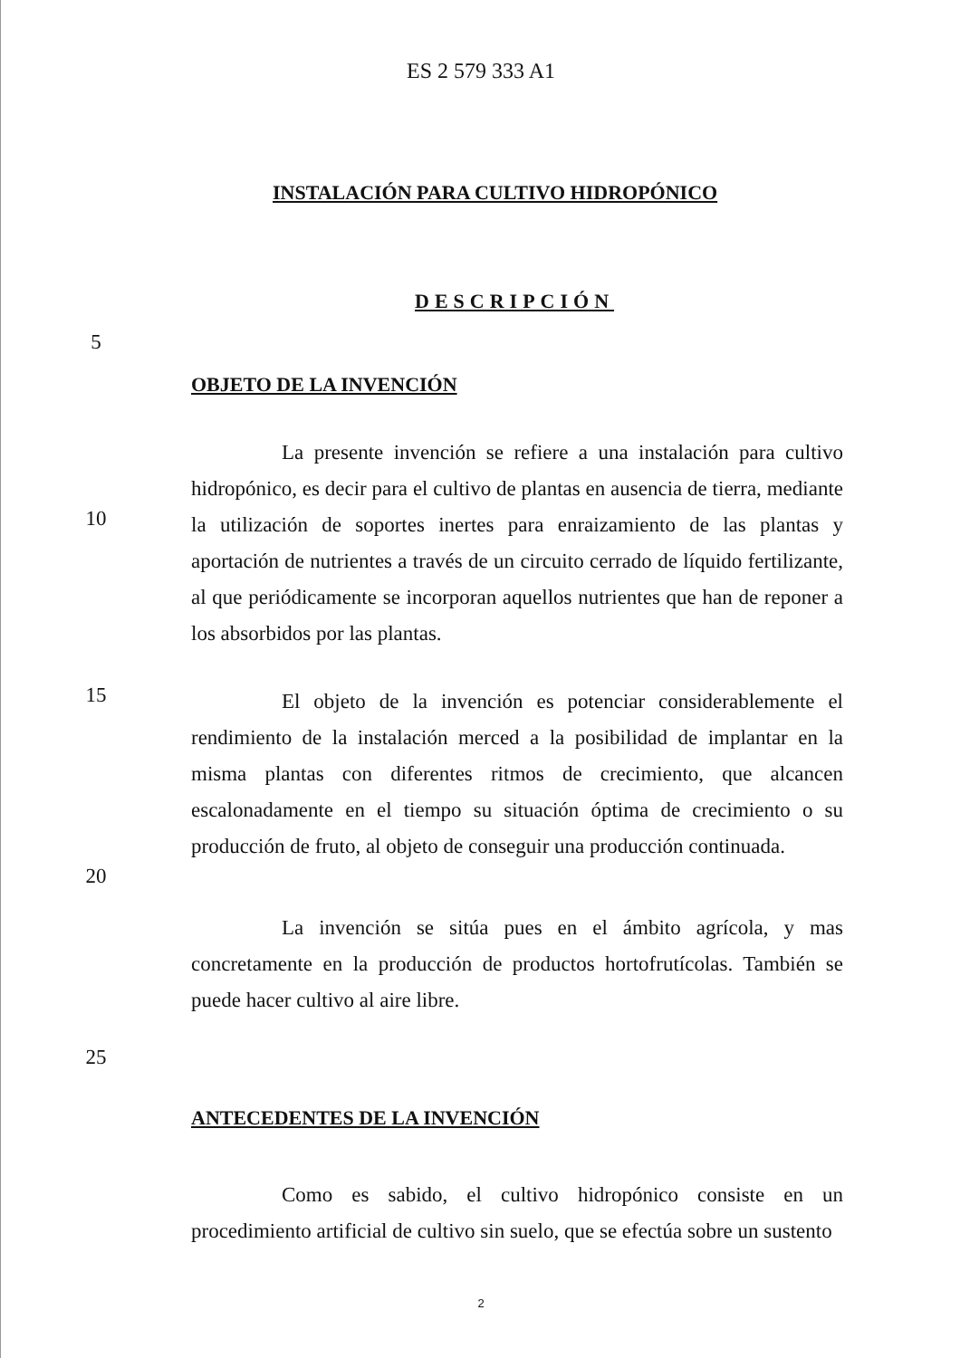ES 2 579 333 A1
INSTALACIÓN PARA CULTIVO HIDROPÓNICO
DESCRIPCIÓN
5
OBJETO DE LA INVENCIÓN
10
La presente invención se refiere a una instalación para cultivo hidropónico, es decir para el cultivo de plantas en ausencia de tierra, mediante la utilización de soportes inertes para enraizamiento de las plantas y aportación de nutrientes a través de un circuito cerrado de líquido fertilizante, al que periódicamente se incorporan aquellos nutrientes que han de reponer a los absorbidos por las plantas.
15
El objeto de la invención es potenciar considerablemente el rendimiento de la instalación merced a la posibilidad de implantar en la misma plantas con diferentes ritmos de crecimiento, que alcancen escalonadamente en el tiempo su situación óptima de crecimiento o su producción de fruto, al objeto de conseguir una producción continuada.
20
La invención se sitúa pues en el ámbito agrícola, y mas concretamente en la producción de productos hortofrutícolas. También se puede hacer cultivo al aire libre.
25
ANTECEDENTES DE LA INVENCIÓN
Como es sabido, el cultivo hidropónico consiste en un procedimiento artificial de cultivo sin suelo, que se efectúa sobre un sustento
2